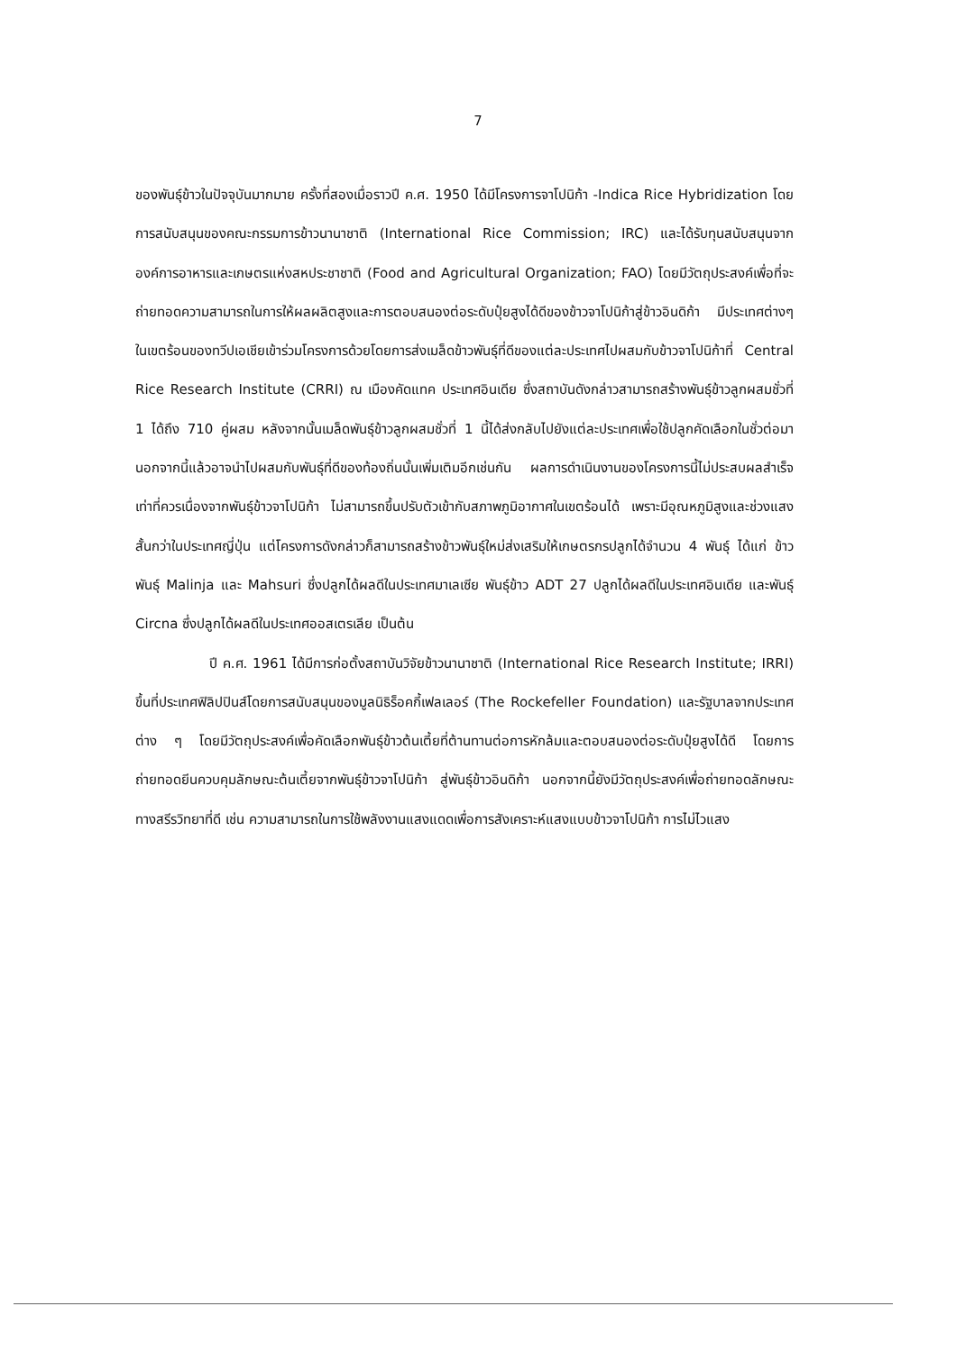7
ของพันธุ์ข้าวในปัจจุบันมากมาย ครั้งที่สองเมื่อราวปี ค.ศ. 1950 ได้มีโครงการจาโปนิก้า -Indica Rice Hybridization โดยการสนับสนุนของคณะกรรมการข้าวนานาชาติ (International Rice Commission; IRC) และได้รับทุนสนับสนุนจากองค์การอาหารและเกษตรแห่งสหประชาชาติ (Food and Agricultural Organization; FAO) โดยมีวัตถุประสงค์เพื่อที่จะถ่ายทอดความสามารถในการให้ผลผลิตสูงและการตอบสนองต่อระดับปุ๋ยสูงได้ดีของข้าวจาโปนิก้าสู่ข้าวอินดิก้า มีประเทศต่างๆ ในเขตร้อนของทวีปเอเชียเข้าร่วมโครงการด้วยโดยการส่งเมล็ดข้าวพันธุ์ที่ดีของแต่ละประเทศไปผสมกับข้าวจาโปนิก้าที่ Central Rice Research Institute (CRRI) ณ เมืองคัดแทค ประเทศอินเดีย ซึ่งสถาบันดังกล่าวสามารถสร้างพันธุ์ข้าวลูกผสมชั่วที่ 1 ได้ถึง 710 คู่ผสม หลังจากนั้นเมล็ดพันธุ์ข้าวลูกผสมชั่วที่ 1 นี้ได้ส่งกลับไปยังแต่ละประเทศเพื่อใช้ปลูกคัดเลือกในชั่วต่อมา นอกจากนี้แล้วอาจนำไปผสมกับพันธุ์ที่ดีของท้องถิ่นนั้นเพิ่มเติมอีกเช่นกัน ผลการดำเนินงานของโครงการนี้ไม่ประสบผลสำเร็จเท่าที่ควรเนื่องจากพันธุ์ข้าวจาโปนิก้า ไม่สามารถขึ้นปรับตัวเข้ากับสภาพภูมิอากาศในเขตร้อนได้ เพราะมีอุณหภูมิสูงและช่วงแสงสั้นกว่าในประเทศญี่ปุ่น แต่โครงการดังกล่าวก็สามารถสร้างข้าวพันธุ์ใหม่ส่งเสริมให้เกษตรกรปลูกได้จำนวน 4 พันธุ์ ได้แก่ ข้าวพันธุ์ Malinja และ Mahsuri ซึ่งปลูกได้ผลดีในประเทศมาเลเซีย พันธุ์ข้าว ADT 27 ปลูกได้ผลดีในประเทศอินเดีย และพันธุ์ Circna ซึ่งปลูกได้ผลดีในประเทศออสเตรเลีย เป็นต้น
ปี ค.ศ. 1961 ได้มีการก่อตั้งสถาบันวิจัยข้าวนานาชาติ (International Rice Research Institute; IRRI) ขึ้นที่ประเทศฟิลิปปินส์โดยการสนับสนุนของมูลนิธิร็อคกี้เฟลเลอร์ (The Rockefeller Foundation) และรัฐบาลจากประเทศต่าง ๆ โดยมีวัตถุประสงค์เพื่อคัดเลือกพันธุ์ข้าวต้นเตี้ยที่ต้านทานต่อการหักล้มและตอบสนองต่อระดับปุ๋ยสูงได้ดี โดยการถ่ายทอดยีนควบคุมลักษณะต้นเตี้ยจากพันธุ์ข้าวจาโปนิก้า สู่พันธุ์ข้าวอินดิก้า นอกจากนี้ยังมีวัตถุประสงค์เพื่อถ่ายทอดลักษณะทางสรีรวิทยาที่ดี เช่น ความสามารถในการใช้พลังงานแสงแดดเพื่อการสังเคราะห์แสงแบบข้าวจาโปนิก้า การไม่ไวแสง